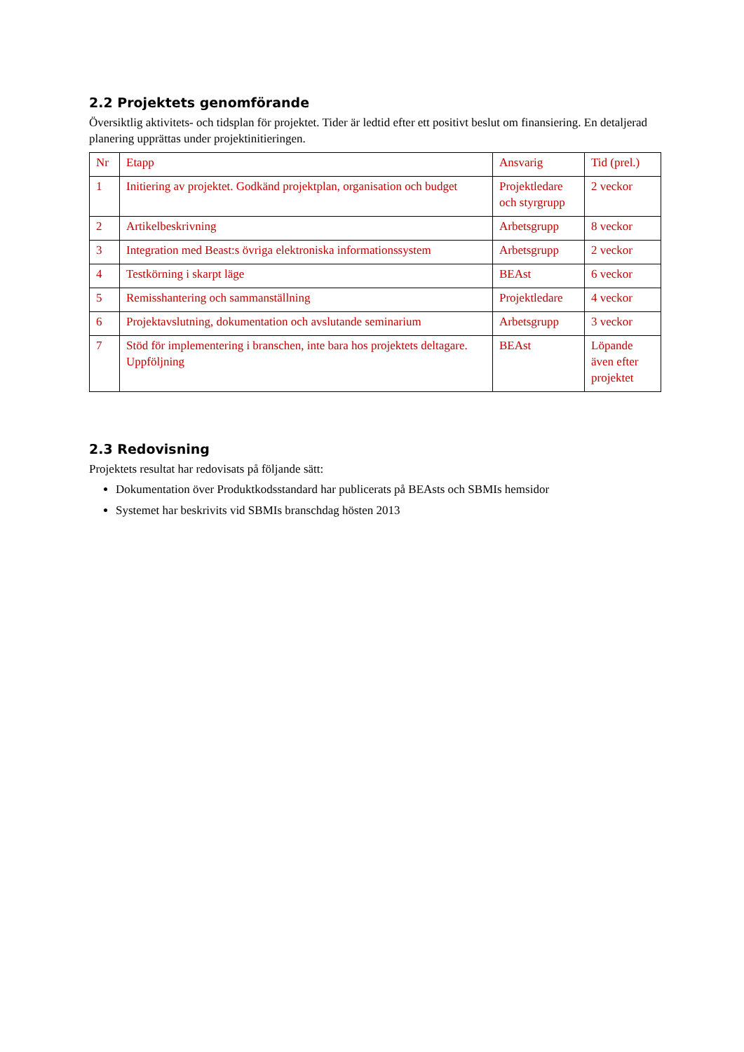2.2 Projektets genomförande
Översiktlig aktivitets- och tidsplan för projektet. Tider är ledtid efter ett positivt beslut om finansiering. En detaljerad planering upprättas under projektinitieringen.
| Nr | Etapp | Ansvarig | Tid (prel.) |
| 1 | Initiering av projektet. Godkänd projektplan, organisation och budget | Projektledare och styrgrupp | 2 veckor |
| 2 | Artikelbeskrivning | Arbetsgrupp | 8 veckor |
| 3 | Integration med Beast:s övriga elektroniska informationssystem | Arbetsgrupp | 2 veckor |
| 4 | Testkörning i skarpt läge | BEAst | 6 veckor |
| 5 | Remisshantering och sammanställning | Projektledare | 4 veckor |
| 6 | Projektavslutning, dokumentation och avslutande seminarium | Arbetsgrupp | 3 veckor |
| 7 | Stöd för implementering i branschen, inte bara hos projektets deltagare. Uppföljning | BEAst | Löpande även efter projektet |
2.3 Redovisning
Projektets resultat har redovisats på följande sätt:
Dokumentation över Produktkodsstandard har publicerats på BEAsts och SBMIs hemsidor
Systemet har beskrivits vid SBMIs branschdag hösten 2013